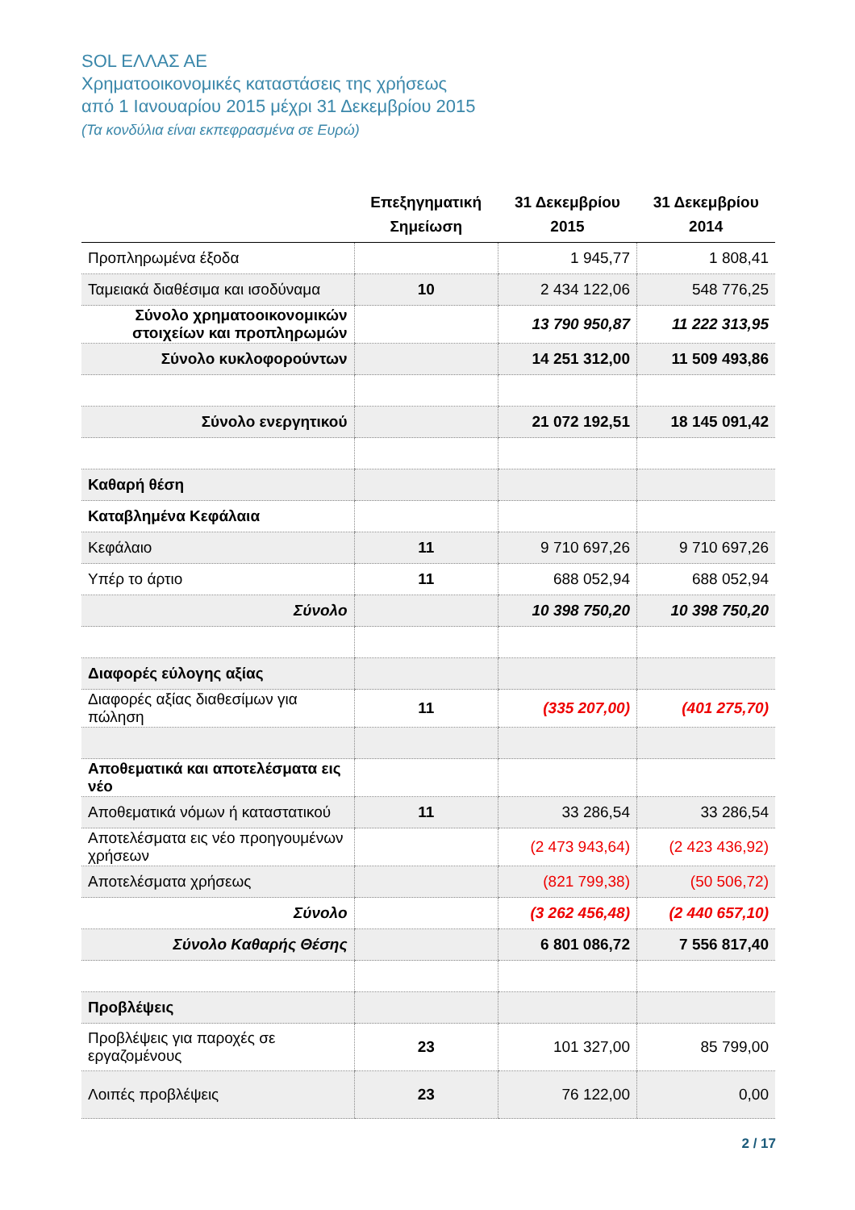SOL ΕΛΛΑΣ ΑΕ
Χρηματοοικονομικές καταστάσεις της χρήσεως
από 1 Ιανουαρίου 2015 μέχρι 31 Δεκεμβρίου 2015
(Τα κονδύλια είναι εκπεφρασμένα σε Ευρώ)
| | Επεξηγηματική Σημείωση | 31 Δεκεμβρίου 2015 | 31 Δεκεμβρίου 2014 |
| --- | --- | --- | --- |
| Προπληρωμένα έξοδα | | 1 945,77 | 1 808,41 |
| Ταμειακά διαθέσιμα και ισοδύναμα | 10 | 2 434 122,06 | 548 776,25 |
| Σύνολο χρηματοοικονομικών στοιχείων και προπληρωμών | | 13 790 950,87 | 11 222 313,95 |
| Σύνολο κυκλοφορούντων | | 14 251 312,00 | 11 509 493,86 |
| Σύνολο ενεργητικού | | 21 072 192,51 | 18 145 091,42 |
| Καθαρή θέση | | | |
| Καταβλημένα Κεφάλαια | | | |
| Κεφάλαιο | 11 | 9 710 697,26 | 9 710 697,26 |
| Υπέρ το άρτιο | 11 | 688 052,94 | 688 052,94 |
| Σύνολο | | 10 398 750,20 | 10 398 750,20 |
| Διαφορές εύλογης αξίας | | | |
| Διαφορές αξίας διαθεσίμων για πώληση | 11 | (335 207,00) | (401 275,70) |
| Αποθεματικά και αποτελέσματα εις νέο | | | |
| Αποθεματικά νόμων ή καταστατικού | 11 | 33 286,54 | 33 286,54 |
| Αποτελέσματα εις νέο προηγουμένων χρήσεων | | (2 473 943,64) | (2 423 436,92) |
| Αποτελέσματα χρήσεως | | (821 799,38) | (50 506,72) |
| Σύνολο | | (3 262 456,48) | (2 440 657,10) |
| Σύνολο Καθαρής Θέσης | | 6 801 086,72 | 7 556 817,40 |
| Προβλέψεις | | | |
| Προβλέψεις για παροχές σε εργαζομένους | 23 | 101 327,00 | 85 799,00 |
| Λοιπές προβλέψεις | 23 | 76 122,00 | 0,00 |
2 / 17